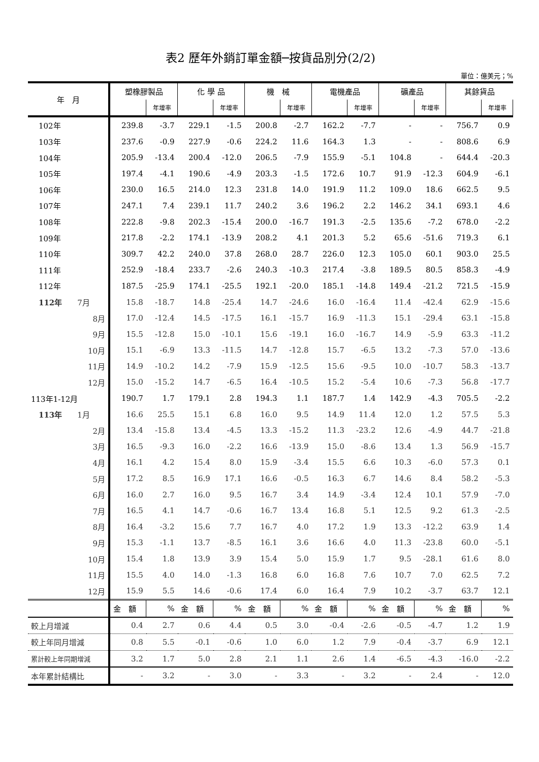表2 歷年外銷訂單金額─按貨品別分(2/2)
單位：億美元；%
| 年 月 | 塑橡膠製品 | | 化 學 品 | | 機 械 | | 電機產品 | | 礦產品 | | 其餘貨品 | |
| --- | --- | --- | --- | --- | --- | --- | --- | --- | --- | --- | --- | --- |
| | | 年增率 | | 年增率 | | 年增率 | | 年增率 | | 年增率 | | 年增率 |
| 102年 | 239.8 | -3.7 | 229.1 | -1.5 | 200.8 | -2.7 | 162.2 | -7.7 | - | - | 756.7 | 0.9 |
| 103年 | 237.6 | -0.9 | 227.9 | -0.6 | 224.2 | 11.6 | 164.3 | 1.3 | - | - | 808.6 | 6.9 |
| 104年 | 205.9 | -13.4 | 200.4 | -12.0 | 206.5 | -7.9 | 155.9 | -5.1 | 104.8 | - | 644.4 | -20.3 |
| 105年 | 197.4 | -4.1 | 190.6 | -4.9 | 203.3 | -1.5 | 172.6 | 10.7 | 91.9 | -12.3 | 604.9 | -6.1 |
| 106年 | 230.0 | 16.5 | 214.0 | 12.3 | 231.8 | 14.0 | 191.9 | 11.2 | 109.0 | 18.6 | 662.5 | 9.5 |
| 107年 | 247.1 | 7.4 | 239.1 | 11.7 | 240.2 | 3.6 | 196.2 | 2.2 | 146.2 | 34.1 | 693.1 | 4.6 |
| 108年 | 222.8 | -9.8 | 202.3 | -15.4 | 200.0 | -16.7 | 191.3 | -2.5 | 135.6 | -7.2 | 678.0 | -2.2 |
| 109年 | 217.8 | -2.2 | 174.1 | -13.9 | 208.2 | 4.1 | 201.3 | 5.2 | 65.6 | -51.6 | 719.3 | 6.1 |
| 110年 | 309.7 | 42.2 | 240.0 | 37.8 | 268.0 | 28.7 | 226.0 | 12.3 | 105.0 | 60.1 | 903.0 | 25.5 |
| 111年 | 252.9 | -18.4 | 233.7 | -2.6 | 240.3 | -10.3 | 217.4 | -3.8 | 189.5 | 80.5 | 858.3 | -4.9 |
| 112年 | 187.5 | -25.9 | 174.1 | -25.5 | 192.1 | -20.0 | 185.1 | -14.8 | 149.4 | -21.2 | 721.5 | -15.9 |
| 112年 7月 | 15.8 | -18.7 | 14.8 | -25.4 | 14.7 | -24.6 | 16.0 | -16.4 | 11.4 | -42.4 | 62.9 | -15.6 |
| 8月 | 17.0 | -12.4 | 14.5 | -17.5 | 16.1 | -15.7 | 16.9 | -11.3 | 15.1 | -29.4 | 63.1 | -15.8 |
| 9月 | 15.5 | -12.8 | 15.0 | -10.1 | 15.6 | -19.1 | 16.0 | -16.7 | 14.9 | -5.9 | 63.3 | -11.2 |
| 10月 | 15.1 | -6.9 | 13.3 | -11.5 | 14.7 | -12.8 | 15.7 | -6.5 | 13.2 | -7.3 | 57.0 | -13.6 |
| 11月 | 14.9 | -10.2 | 14.2 | -7.9 | 15.9 | -12.5 | 15.6 | -9.5 | 10.0 | -10.7 | 58.3 | -13.7 |
| 12月 | 15.0 | -15.2 | 14.7 | -6.5 | 16.4 | -10.5 | 15.2 | -5.4 | 10.6 | -7.3 | 56.8 | -17.7 |
| 113年1-12月 | 190.7 | 1.7 | 179.1 | 2.8 | 194.3 | 1.1 | 187.7 | 1.4 | 142.9 | -4.3 | 705.5 | -2.2 |
| 113年 1月 | 16.6 | 25.5 | 15.1 | 6.8 | 16.0 | 9.5 | 14.9 | 11.4 | 12.0 | 1.2 | 57.5 | 5.3 |
| 2月 | 13.4 | -15.8 | 13.4 | -4.5 | 13.3 | -15.2 | 11.3 | -23.2 | 12.6 | -4.9 | 44.7 | -21.8 |
| 3月 | 16.5 | -9.3 | 16.0 | -2.2 | 16.6 | -13.9 | 15.0 | -8.6 | 13.4 | 1.3 | 56.9 | -15.7 |
| 4月 | 16.1 | 4.2 | 15.4 | 8.0 | 15.9 | -3.4 | 15.5 | 6.6 | 10.3 | -6.0 | 57.3 | 0.1 |
| 5月 | 17.2 | 8.5 | 16.9 | 17.1 | 16.6 | -0.5 | 16.3 | 6.7 | 14.6 | 8.4 | 58.2 | -5.3 |
| 6月 | 16.0 | 2.7 | 16.0 | 9.5 | 16.7 | 3.4 | 14.9 | -3.4 | 12.4 | 10.1 | 57.9 | -7.0 |
| 7月 | 16.5 | 4.1 | 14.7 | -0.6 | 16.7 | 13.4 | 16.8 | 5.1 | 12.5 | 9.2 | 61.3 | -2.5 |
| 8月 | 16.4 | -3.2 | 15.6 | 7.7 | 16.7 | 4.0 | 17.2 | 1.9 | 13.3 | -12.2 | 63.9 | 1.4 |
| 9月 | 15.3 | -1.1 | 13.7 | -8.5 | 16.1 | 3.6 | 16.6 | 4.0 | 11.3 | -23.8 | 60.0 | -5.1 |
| 10月 | 15.4 | 1.8 | 13.9 | 3.9 | 15.4 | 5.0 | 15.9 | 1.7 | 9.5 | -28.1 | 61.6 | 8.0 |
| 11月 | 15.5 | 4.0 | 14.0 | -1.3 | 16.8 | 6.0 | 16.8 | 7.6 | 10.7 | 7.0 | 62.5 | 7.2 |
| 12月 | 15.9 | 5.5 | 14.6 | -0.6 | 17.4 | 6.0 | 16.4 | 7.9 | 10.2 | -3.7 | 63.7 | 12.1 |
| | 金 額 | % | 金 額 | % | 金 額 | % | 金 額 | % | 金 額 | % | 金 額 | % |
| 較上月增減 | 0.4 | 2.7 | 0.6 | 4.4 | 0.5 | 3.0 | -0.4 | -2.6 | -0.5 | -4.7 | 1.2 | 1.9 |
| 較上年同月增減 | 0.8 | 5.5 | -0.1 | -0.6 | 1.0 | 6.0 | 1.2 | 7.9 | -0.4 | -3.7 | 6.9 | 12.1 |
| 累計較上年同期增減 | 3.2 | 1.7 | 5.0 | 2.8 | 2.1 | 1.1 | 2.6 | 1.4 | -6.5 | -4.3 | -16.0 | -2.2 |
| 本年累計結構比 | - | 3.2 | - | 3.0 | - | 3.3 | - | 3.2 | - | 2.4 | - | 12.0 |